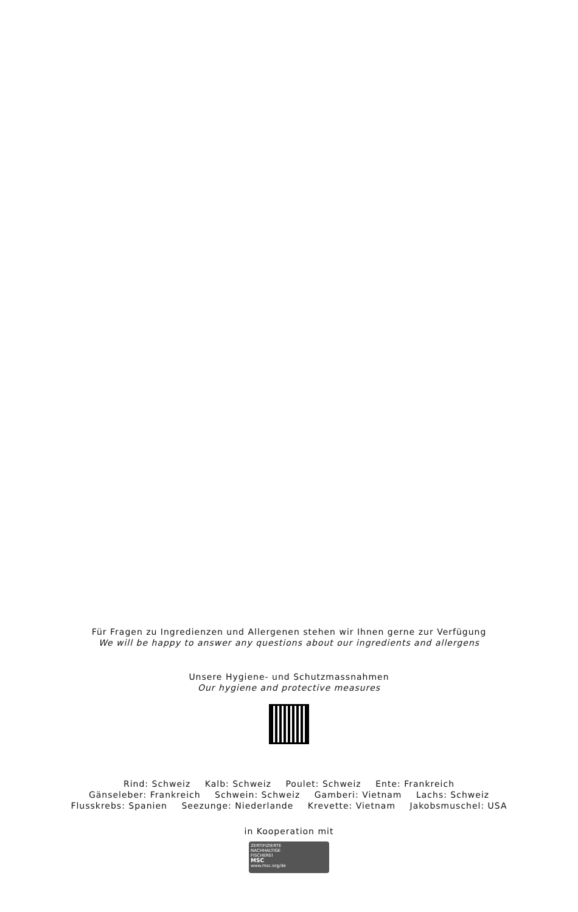Für Fragen zu Ingredienzen und Allergenen stehen wir Ihnen gerne zur Verfügung
We will be happy to answer any questions about our ingredients and allergens
Unsere Hygiene- und Schutzmassnahmen
Our hygiene and protective measures
Rind: Schweiz Kalb: Schweiz Poulet: Schweiz Ente: Frankreich
Gänseleber: Frankreich Schwein: Schweiz Gamberi: Vietnam Lachs: Schweiz
Flusskrebs: Spanien Seezunge: Niederlande Krevette: Vietnam Jakobsmuschel: USA
in Kooperation mit
ZERTIFIZIERTE
NACHHALTIGE
FISCHEREI
MSC
www.msc.org/de